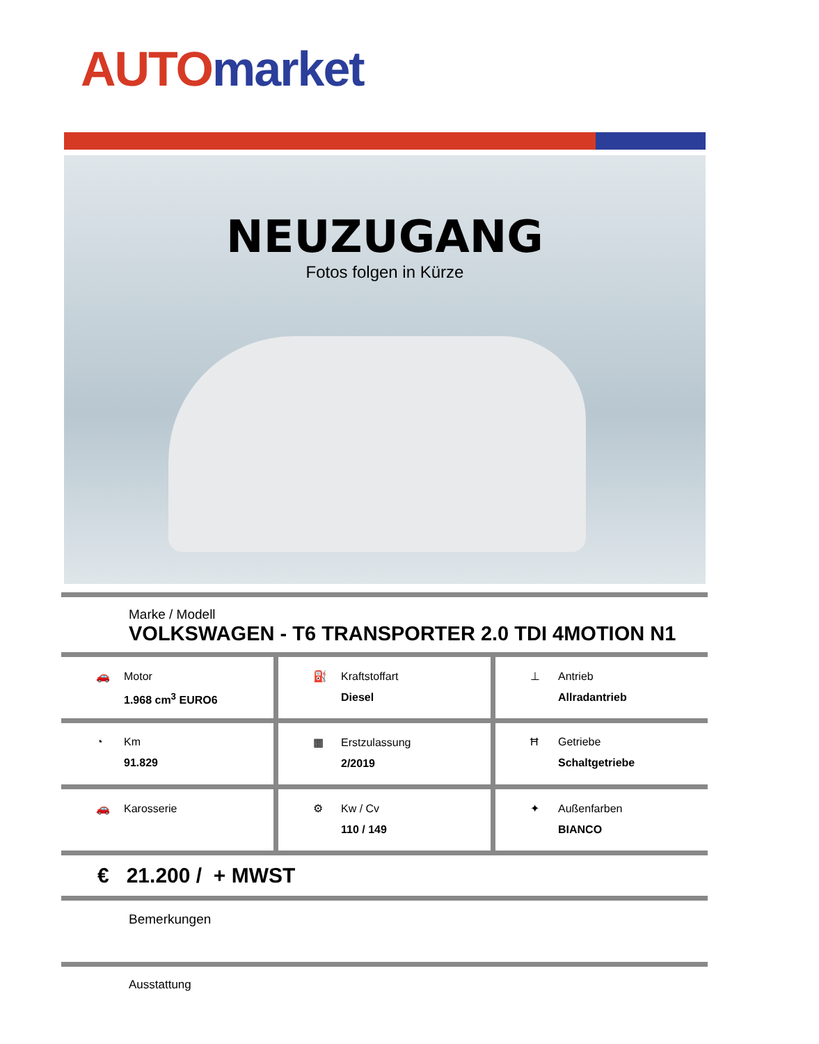AUTO market
NEUZUGANG
Fotos folgen in Kürze
Marke / Modell
VOLKSWAGEN - T6 TRANSPORTER 2.0 TDI 4MOTION N1
🚗 Motor
1.968 cm<sup>3</sup> EURO6
⛽ Kraftstoffart
Diesel
⊥ Antrieb
Allradantrieb
◔ Km
91.829
▦ Erstzulassung
2/2019
Ħ Getriebe
Schaltgetriebe
🚗 Karosserie ⚙ Kw / Cv
110 / 149
✦ Außenfarben
BIANCO
€ 21.200 / + MWST
Bemerkungen
Ausstattung